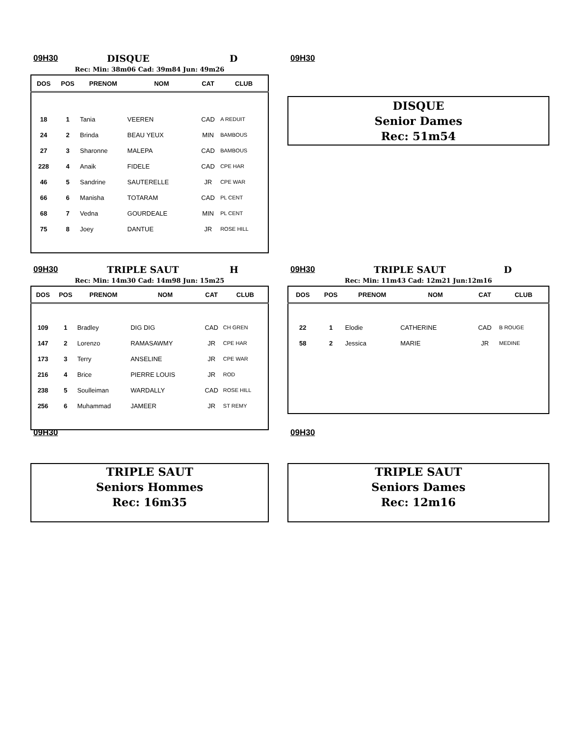09H30 DISQUE D
Rec: Min: 38m06 Cad: 39m84 Jun: 49m26
| DOS | POS | PRENOM | NOM | CAT | CLUB |
| --- | --- | --- | --- | --- | --- |
| 18 | 1 | Tania | VEEREN | CAD | A REDUIT |
| 24 | 2 | Brinda | BEAU YEUX | MIN | BAMBOUS |
| 27 | 3 | Sharonne | MALEPA | CAD | BAMBOUS |
| 228 | 4 | Anaik | FIDELE | CAD | CPE HAR |
| 46 | 5 | Sandrine | SAUTERELLE | JR | CPE WAR |
| 66 | 6 | Manisha | TOTARAM | CAD | PL CENT |
| 68 | 7 | Vedna | GOURDEALE | MIN | PL CENT |
| 75 | 8 | Joey | DANTUE | JR | ROSE HILL |
09H30
DISQUE
Senior Dames
Rec: 51m54
09H30 TRIPLE SAUT H
Rec: Min: 14m30 Cad: 14m98 Jun: 15m25
| DOS | POS | PRENOM | NOM | CAT | CLUB |
| --- | --- | --- | --- | --- | --- |
| 109 | 1 | Bradley | DIG DIG | CAD | CH GREN |
| 147 | 2 | Lorenzo | RAMASAWMY | JR | CPE HAR |
| 173 | 3 | Terry | ANSELINE | JR | CPE WAR |
| 216 | 4 | Brice | PIERRE LOUIS | JR | ROD |
| 238 | 5 | Soulleiman | WARDALLY | CAD | ROSE HILL |
| 256 | 6 | Muhammad | JAMEER | JR | ST REMY |
09H30 TRIPLE SAUT D
Rec: Min: 11m43 Cad: 12m21 Jun:12m16
| DOS | POS | PRENOM | NOM | CAT | CLUB |
| --- | --- | --- | --- | --- | --- |
| 22 | 1 | Elodie | CATHERINE | CAD | B ROUGE |
| 58 | 2 | Jessica | MARIE | JR | MEDINE |
09H30
TRIPLE SAUT
Seniors Hommes
Rec: 16m35
09H30
TRIPLE SAUT
Seniors Dames
Rec: 12m16